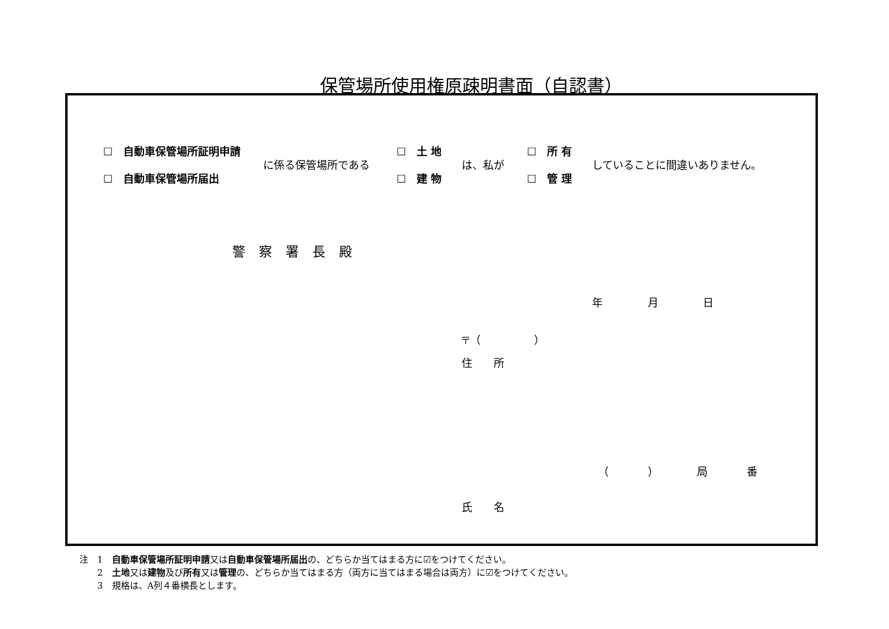保管場所使用権原疎明書面（自認書）
☐　自動車保管場所証明申請
☐　自動車保管場所届出
に係る保管場所である
☐　土 地
☐　建 物
は、私が
☐　所 有
☐　管 理
していることに間違いありません。
警 察 署 長 殿
年 月 日
〒（　　　　　）
住　　所
（ ） 局 番
氏　　名
注　1　自動車保管場所証明申請又は自動車保管場所届出の、どちらか当てはまる方に☑をつけてください。
　　2　土地又は建物及び所有又は管理の、どちらか当てはまる方（両方に当てはまる場合は両方）に☑をつけてください。
　　3　規格は、A列４番横長とします。